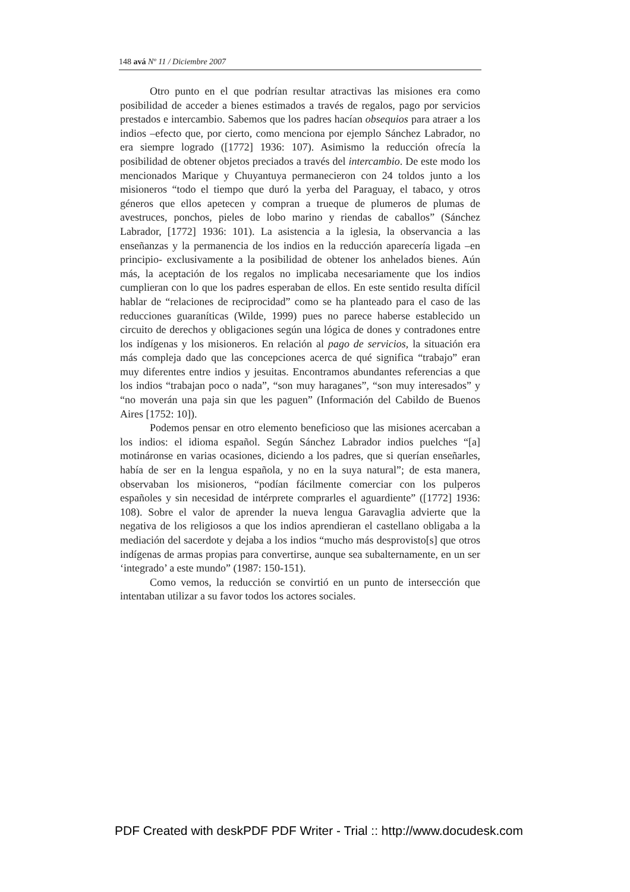148 avá Nº 11 / Diciembre 2007
Otro punto en el que podrían resultar atractivas las misiones era como posibilidad de acceder a bienes estimados a través de regalos, pago por servicios prestados e intercambio. Sabemos que los padres hacían obsequios para atraer a los indios –efecto que, por cierto, como menciona por ejemplo Sánchez Labrador, no era siempre logrado ([1772] 1936: 107). Asimismo la reducción ofrecía la posibilidad de obtener objetos preciados a través del intercambio. De este modo los mencionados Marique y Chuyantuya permanecieron con 24 toldos junto a los misioneros “todo el tiempo que duró la yerba del Paraguay, el tabaco, y otros géneros que ellos apetecen y compran a trueque de plumeros de plumas de avestruces, ponchos, pieles de lobo marino y riendas de caballos” (Sánchez Labrador, [1772] 1936: 101). La asistencia a la iglesia, la observancia a las enseñanzas y la permanencia de los indios en la reducción aparecería ligada –en principio- exclusivamente a la posibilidad de obtener los anhelados bienes. Aún más, la aceptación de los regalos no implicaba necesariamente que los indios cumplieran con lo que los padres esperaban de ellos. En este sentido resulta difícil hablar de “relaciones de reciprocidad” como se ha planteado para el caso de las reducciones guaraníticas (Wilde, 1999) pues no parece haberse establecido un circuito de derechos y obligaciones según una lógica de dones y contradones entre los indígenas y los misioneros. En relación al pago de servicios, la situación era más compleja dado que las concepciones acerca de qué significa “trabajo” eran muy diferentes entre indios y jesuitas. Encontramos abundantes referencias a que los indios “trabajan poco o nada”, “son muy haraganes”, “son muy interesados” y “no moverán una paja sin que les paguen” (Información del Cabildo de Buenos Aires [1752: 10]).
Podemos pensar en otro elemento beneficioso que las misiones acercaban a los indios: el idioma español. Según Sánchez Labrador indios puelches “[a] motináronse en varias ocasiones, diciendo a los padres, que si querían enseñarles, había de ser en la lengua española, y no en la suya natural”; de esta manera, observaban los misioneros, “podían fácilmente comerciar con los pulperos españoles y sin necesidad de intérprete comprarles el aguardiente” ([1772] 1936: 108). Sobre el valor de aprender la nueva lengua Garavaglia advierte que la negativa de los religiosos a que los indios aprendieran el castellano obligaba a la mediación del sacerdote y dejaba a los indios “mucho más desprovisto[s] que otros indígenas de armas propias para convertirse, aunque sea subalternamente, en un ser ‘integrado’ a este mundo” (1987: 150-151).
Como vemos, la reducción se convirtió en un punto de intersección que intentaban utilizar a su favor todos los actores sociales.
PDF Created with deskPDF PDF Writer - Trial :: http://www.docudesk.com